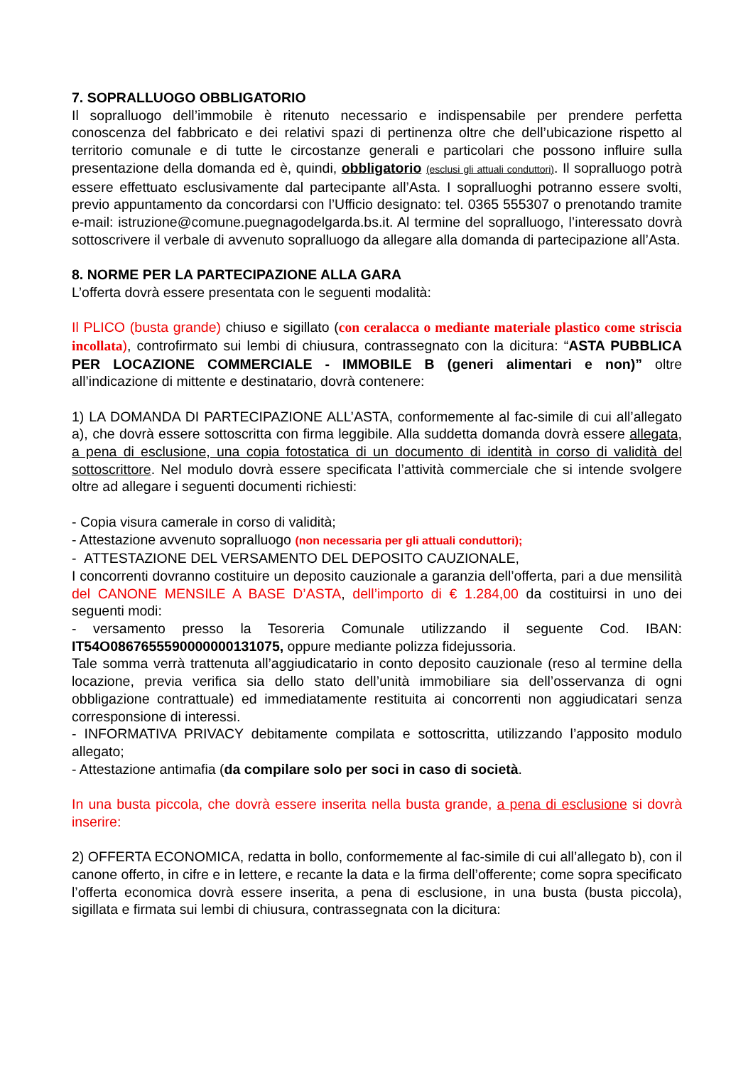7. SOPRALLUOGO OBBLIGATORIO
Il sopralluogo dell’immobile è ritenuto necessario e indispensabile per prendere perfetta conoscenza del fabbricato e dei relativi spazi di pertinenza oltre che dell’ubicazione rispetto al territorio comunale e di tutte le circostanze generali e particolari che possono influire sulla presentazione della domanda ed è, quindi, obbligatorio (esclusi gli attuali conduttori). Il sopralluogo potrà essere effettuato esclusivamente dal partecipante all’Asta. I sopralluoghi potranno essere svolti, previo appuntamento da concordarsi con l’Ufficio designato: tel. 0365 555307 o prenotando tramite e-mail: istruzione@comune.puegnagodelgarda.bs.it. Al termine del sopralluogo, l’interessato dovrà sottoscrivere il verbale di avvenuto sopralluogo da allegare alla domanda di partecipazione all’Asta.
8. NORME PER LA PARTECIPAZIONE ALLA GARA
L’offerta dovrà essere presentata con le seguenti modalità:
Il PLICO (busta grande) chiuso e sigillato (con ceralacca o mediante materiale plastico come striscia incollata), controfirmato sui lembi di chiusura, contrassegnato con la dicitura: “ASTA PUBBLICA PER LOCAZIONE COMMERCIALE - IMMOBILE B (generi alimentari e non)” oltre all’indicazione di mittente e destinatario, dovrà contenere:
1) LA DOMANDA DI PARTECIPAZIONE ALL’ASTA, conformemente al fac-simile di cui all’allegato a), che dovrà essere sottoscritta con firma leggibile. Alla suddetta domanda dovrà essere allegata, a pena di esclusione, una copia fotostatica di un documento di identità in corso di validità del sottoscrittore. Nel modulo dovrà essere specificata l’attività commerciale che si intende svolgere oltre ad allegare i seguenti documenti richiesti:
- Copia visura camerale in corso di validità;
- Attestazione avvenuto sopralluogo (non necessaria per gli attuali conduttori);
- ATTESTAZIONE DEL VERSAMENTO DEL DEPOSITO CAUZIONALE,
I concorrenti dovranno costituire un deposito cauzionale a garanzia dell’offerta, pari a due mensilità del CANONE MENSILE A BASE D’ASTA, dell’importo di € 1.284,00 da costituirsi in uno dei seguenti modi:
- versamento presso la Tesoreria Comunale utilizzando il seguente Cod. IBAN: IT54O0867655590000000131075, oppure mediante polizza fidejussoria.
Tale somma verrà trattenuta all’aggiudicatario in conto deposito cauzionale (reso al termine della locazione, previa verifica sia dello stato dell’unità immobiliare sia dell’osservanza di ogni obbligazione contrattuale) ed immediatamente restituita ai concorrenti non aggiudicatari senza corresponsione di interessi.
- INFORMATIVA PRIVACY debitamente compilata e sottoscritta, utilizzando l’apposito modulo allegato;
- Attestazione antimafia (da compilare solo per soci in caso di società.
In una busta piccola, che dovrà essere inserita nella busta grande, a pena di esclusione si dovrà inserire:
2) OFFERTA ECONOMICA, redatta in bollo, conformemente al fac-simile di cui all’allegato b), con il canone offerto, in cifre e in lettere, e recante la data e la firma dell’offerente; come sopra specificato l’offerta economica dovrà essere inserita, a pena di esclusione, in una busta (busta piccola), sigillata e firmata sui lembi di chiusura, contrassegnata con la dicitura: